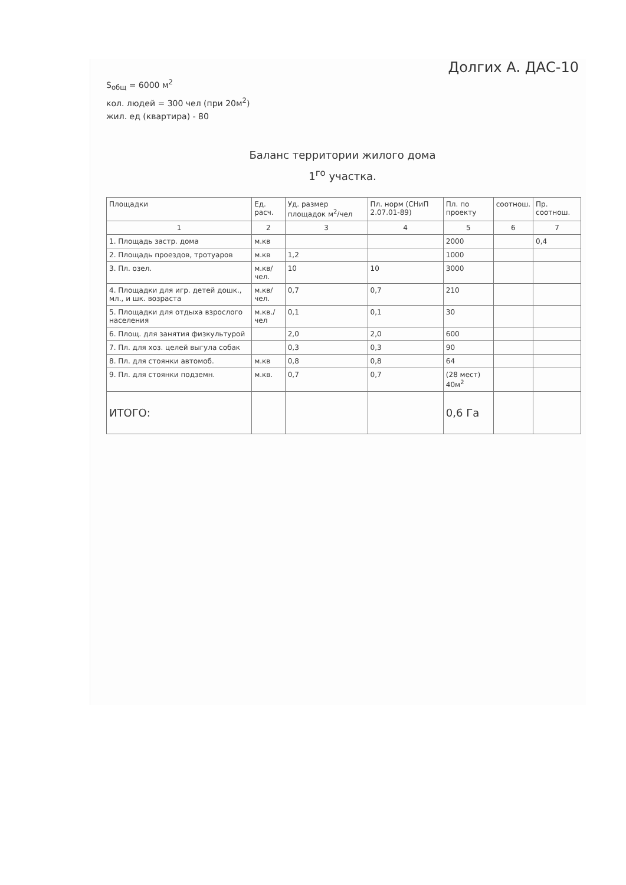Долгих А. ДАС-10
S<sub>общ</sub> = 6000 м<sup>2</sup>
кол. людей = 300 чел (при 20м<sup>2</sup>)
жил. ед (квартира) - 80
Баланс территории жилого дома
1<sup>го</sup> участка.
| Площадки | Ед. расч. | Уд. размер площадок м<sup>2</sup>/чел | Пл. норм (СНиП 2.07.01-89) | Пл. по проекту | соотнош. | Пр. соотнош. |
| --- | --- | --- | --- | --- | --- | --- |
| 1 | 2 | 3 | 4 | 5 | 6 | 7 |
| 1. Площадь застр. дома | м.кв | | | 2000 | | 0,4 |
| 2. Площадь проездов, тротуаров | м.кв | 1,2 | | 1000 | | |
| 3. Пл. озел. | м.кв/чел. | 10 | 10 | 3000 | | |
| 4. Площадки для игр. детей дошк., мл., и шк. возраста | м.кв/чел. | 0,7 | 0,7 | 210 | | |
| 5. Площадки для отдыха взрослого населения | м.кв./чел | 0,1 | 0,1 | 30 | | |
| 6. Площ. для занятия физкультурой | | 2,0 | 2,0 | 600 | | |
| 7. Пл. для хоз. целей выгула собак | | 0,3 | 0,3 | 90 | | |
| 8. Пл. для стоянки автомоб. | м.кв | 0,8 | 0,8 | 64 | | |
| 9. Пл. для стоянки подземн. | м.кв. | 0,7 | 0,7 | (28 мест) 40м<sup>2</sup> | | |
| ИТОГО: | | | | 0,6 Га | | |